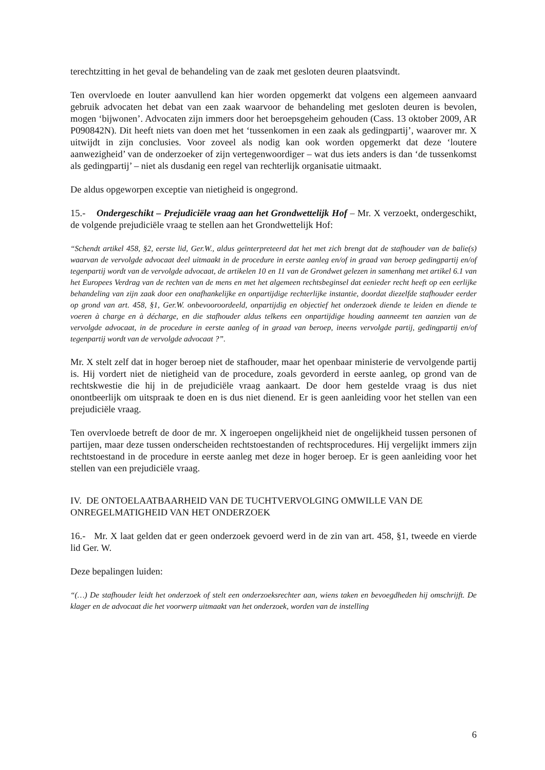terechtzitting in het geval de behandeling van de zaak met gesloten deuren plaatsvindt.
Ten overvloede en louter aanvullend kan hier worden opgemerkt dat volgens een algemeen aanvaard gebruik advocaten het debat van een zaak waarvoor de behandeling met gesloten deuren is bevolen, mogen ‘bijwonen’. Advocaten zijn immers door het beroepsgeheim gehouden (Cass. 13 oktober 2009, AR P090842N). Dit heeft niets van doen met het ‘tussenkomen in een zaak als gedingpartij’, waarover mr. X uitwijdt in zijn conclusies. Voor zoveel als nodig kan ook worden opgemerkt dat deze ‘loutere aanwezigheid’ van de onderzoeker of zijn vertegenwoordiger – wat dus iets anders is dan ‘de tussenkomst als gedingpartij’ – niet als dusdanig een regel van rechterlijk organisatie uitmaakt.
De aldus opgeworpen exceptie van nietigheid is ongegrond.
15.- Ondergeschikt – Prejudiciële vraag aan het Grondwettelijk Hof – Mr. X verzoekt, ondergeschikt, de volgende prejudiciële vraag te stellen aan het Grondwettelijk Hof:
“Schendt artikel 458, §2, eerste lid, Ger.W., aldus geïnterpreteerd dat het met zich brengt dat de stafhouder van de balie(s) waarvan de vervolgde advocaat deel uitmaakt in de procedure in eerste aanleg en/of in graad van beroep gedingpartij en/of tegenpartij wordt van de vervolgde advocaat, de artikelen 10 en 11 van de Grondwet gelezen in samenhang met artikel 6.1 van het Europees Verdrag van de rechten van de mens en met het algemeen rechtsbeginsel dat eenieder recht heeft op een eerlijke behandeling van zijn zaak door een onafhankelijke en onpartijdige rechterlijke instantie, doordat diezelfde stafhouder eerder op grond van art. 458, §1, Ger.W. onbevooroordeeld, onpartijdig en objectief het onderzoek diende te leiden en diende te voeren à charge en à décharge, en die stafhouder aldus telkens een onpartijdige houding aanneemt ten aanzien van de vervolgde advocaat, in de procedure in eerste aanleg of in graad van beroep, ineens vervolgde partij, gedingpartij en/of tegenpartij wordt van de vervolgde advocaat ?”.
Mr. X stelt zelf dat in hoger beroep niet de stafhouder, maar het openbaar ministerie de vervolgende partij is. Hij vordert niet de nietigheid van de procedure, zoals gevorderd in eerste aanleg, op grond van de rechtskwestie die hij in de prejudiciële vraag aankaart. De door hem gestelde vraag is dus niet onontbeerlijk om uitspraak te doen en is dus niet dienend. Er is geen aanleiding voor het stellen van een prejudiciële vraag.
Ten overvloede betreft de door de mr. X ingeroepen ongelijkheid niet de ongelijkheid tussen personen of partijen, maar deze tussen onderscheiden rechtstoestanden of rechtsprocedures. Hij vergelijkt immers zijn rechtstoestand in de procedure in eerste aanleg met deze in hoger beroep. Er is geen aanleiding voor het stellen van een prejudiciële vraag.
IV. DE ONTOELAATBAARHEID VAN DE TUCHTVERVOLGING OMWILLE VAN DE ONREGELMATIGHEID VAN HET ONDERZOEK
16.- Mr. X laat gelden dat er geen onderzoek gevoerd werd in de zin van art. 458, §1, tweede en vierde lid Ger. W.
Deze bepalingen luiden:
“(…) De stafhouder leidt het onderzoek of stelt een onderzoeksrechter aan, wiens taken en bevoegdheden hij omschrijft. De klager en de advocaat die het voorwerp uitmaakt van het onderzoek, worden van de instelling
6